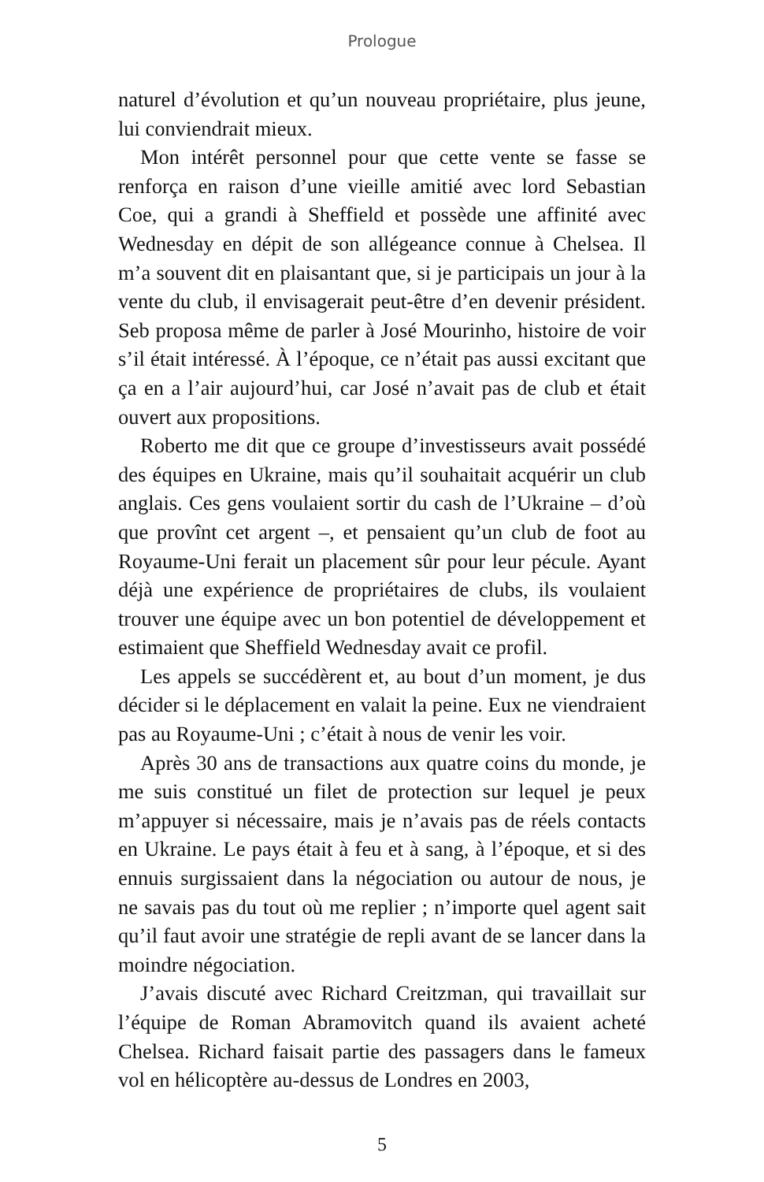Prologue
naturel d’évolution et qu’un nouveau propriétaire, plus jeune, lui conviendrait mieux.
Mon intérêt personnel pour que cette vente se fasse se renforça en raison d’une vieille amitié avec lord Sebastian Coe, qui a grandi à Sheffield et possède une affinité avec Wednesday en dépit de son allégeance connue à Chelsea. Il m’a souvent dit en plaisantant que, si je participais un jour à la vente du club, il envisagerait peut-être d’en devenir président. Seb proposa même de parler à José Mourinho, histoire de voir s’il était intéressé. À l’époque, ce n’était pas aussi excitant que ça en a l’air aujourd’hui, car José n’avait pas de club et était ouvert aux propositions.
Roberto me dit que ce groupe d’investisseurs avait possédé des équipes en Ukraine, mais qu’il souhaitait acquérir un club anglais. Ces gens voulaient sortir du cash de l’Ukraine – d’où que provînt cet argent –, et pensaient qu’un club de foot au Royaume-Uni ferait un placement sûr pour leur pécule. Ayant déjà une expérience de propriétaires de clubs, ils voulaient trouver une équipe avec un bon potentiel de développement et estimaient que Sheffield Wednesday avait ce profil.
Les appels se succédèrent et, au bout d’un moment, je dus décider si le déplacement en valait la peine. Eux ne viendraient pas au Royaume-Uni ; c’était à nous de venir les voir.
Après 30 ans de transactions aux quatre coins du monde, je me suis constitué un filet de protection sur lequel je peux m’appuyer si nécessaire, mais je n’avais pas de réels contacts en Ukraine. Le pays était à feu et à sang, à l’époque, et si des ennuis surgissaient dans la négociation ou autour de nous, je ne savais pas du tout où me replier ; n’importe quel agent sait qu’il faut avoir une stratégie de repli avant de se lancer dans la moindre négociation.
J’avais discuté avec Richard Creitzman, qui travaillait sur l’équipe de Roman Abramovitch quand ils avaient acheté Chelsea. Richard faisait partie des passagers dans le fameux vol en hélicoptère au-dessus de Londres en 2003,
5